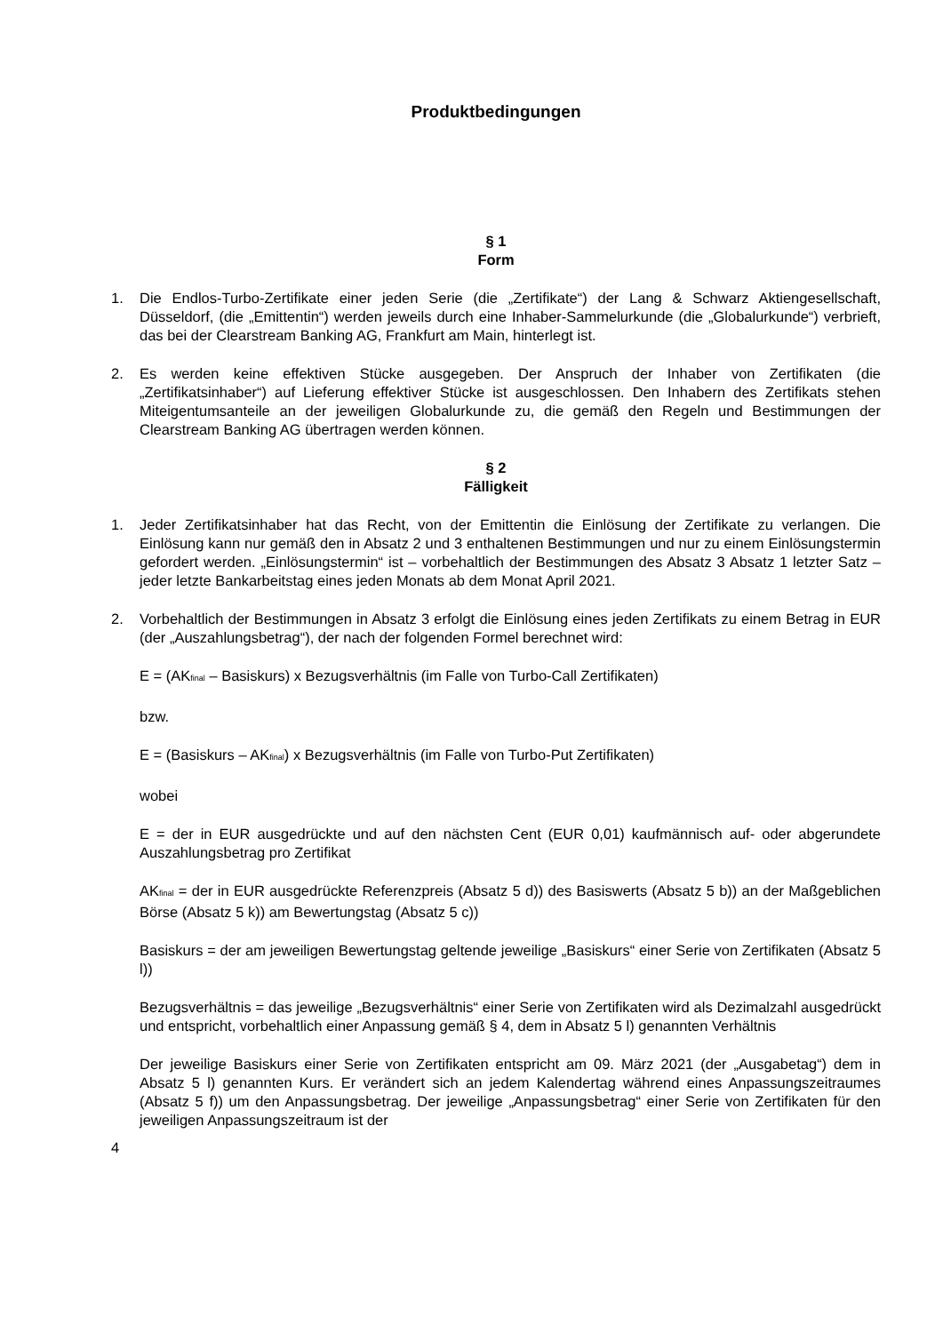Produktbedingungen
§ 1
Form
1. Die Endlos-Turbo-Zertifikate einer jeden Serie (die „Zertifikate“) der Lang & Schwarz Aktiengesellschaft, Düsseldorf, (die „Emittentin“) werden jeweils durch eine Inhaber-Sammelurkunde (die „Globalurkunde“) verbrieft, das bei der Clearstream Banking AG, Frankfurt am Main, hinterlegt ist.
2. Es werden keine effektiven Stücke ausgegeben. Der Anspruch der Inhaber von Zertifikaten (die „Zertifikatsinhaber“) auf Lieferung effektiver Stücke ist ausgeschlossen. Den Inhabern des Zertifikats stehen Miteigentumsanteile an der jeweiligen Globalurkunde zu, die gemäß den Regeln und Bestimmungen der Clearstream Banking AG übertragen werden können.
§ 2
Fälligkeit
1. Jeder Zertifikatsinhaber hat das Recht, von der Emittentin die Einlösung der Zertifikate zu verlangen. Die Einlösung kann nur gemäß den in Absatz 2 und 3 enthaltenen Bestimmungen und nur zu einem Einlösungstermin gefordert werden. „Einlösungstermin“ ist – vorbehaltlich der Bestimmungen des Absatz 3 Absatz 1 letzter Satz – jeder letzte Bankarbeitstag eines jeden Monats ab dem Monat April 2021.
2. Vorbehaltlich der Bestimmungen in Absatz 3 erfolgt die Einlösung eines jeden Zertifikats zu einem Betrag in EUR (der „Auszahlungsbetrag“), der nach der folgenden Formel berechnet wird:
E = (AK<sub>final</sub> – Basiskurs) x Bezugsverhältnis (im Falle von Turbo-Call Zertifikaten)
bzw.
E = (Basiskurs – AK<sub>final</sub>) x Bezugsverhältnis (im Falle von Turbo-Put Zertifikaten)
wobei
E = der in EUR ausgedrückte und auf den nächsten Cent (EUR 0,01) kaufmännisch auf- oder abgerundete Auszahlungsbetrag pro Zertifikat
AK<sub>final</sub> = der in EUR ausgedrückte Referenzpreis (Absatz 5 d)) des Basiswerts (Absatz 5 b)) an der Maßgeblichen Börse (Absatz 5 k)) am Bewertungstag (Absatz 5 c))
Basiskurs = der am jeweiligen Bewertungstag geltende jeweilige „Basiskurs“ einer Serie von Zertifikaten (Absatz 5 l))
Bezugsverhältnis = das jeweilige „Bezugsverhältnis“ einer Serie von Zertifikaten wird als Dezimalzahl ausgedrückt und entspricht, vorbehaltlich einer Anpassung gemäß § 4, dem in Absatz 5 l) genannten Verhältnis
Der jeweilige Basiskurs einer Serie von Zertifikaten entspricht am 09. März 2021 (der „Ausgabetag“) dem in Absatz 5 l) genannten Kurs. Er verändert sich an jedem Kalendertag während eines Anpassungszeitraumes (Absatz 5 f)) um den Anpassungsbetrag. Der jeweilige „Anpassungsbetrag“ einer Serie von Zertifikaten für den jeweiligen Anpassungszeitraum ist der
4